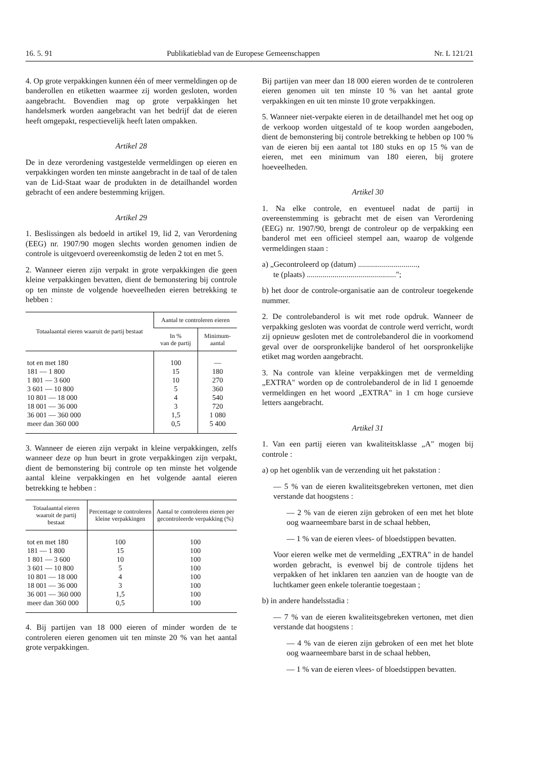16. 5. 91 Publikatieblad van de Europese Gemeenschappen Nr. L 121/21
4. Op grote verpakkingen kunnen één of meer vermeldingen op de banderollen en etiketten waarmee zij worden gesloten, worden aangebracht. Bovendien mag op grote verpakkingen het handelsmerk worden aangebracht van het bedrijf dat de eieren heeft omgepakt, respectievelijk heeft laten ompakken.
Artikel 28
De in deze verordening vastgestelde vermeldingen op eieren en verpakkingen worden ten minste aangebracht in de taal of de talen van de Lid-Staat waar de produkten in de detailhandel worden gebracht of een andere bestemming krijgen.
Artikel 29
1. Beslissingen als bedoeld in artikel 19, lid 2, van Verordening (EEG) nr. 1907/90 mogen slechts worden genomen indien de controle is uitgevoerd overeenkomstig de leden 2 tot en met 5.
2. Wanneer eieren zijn verpakt in grote verpakkingen die geen kleine verpakkingen bevatten, dient de bemonstering bij controle op ten minste de volgende hoeveelheden eieren betrekking te hebben :
| Totaalaantal eieren waaruit de partij bestaat | Aantal te controleren eieren | |
| --- | --- | --- |
| | In % van de partij | Minimum- aantal |
| tot en met 180 | 100 | — |
| 181 — 1 800 | 15 | 180 |
| 1 801 — 3 600 | 10 | 270 |
| 3 601 — 10 800 | 5 | 360 |
| 10 801 — 18 000 | 4 | 540 |
| 18 001 — 36 000 | 3 | 720 |
| 36 001 — 360 000 | 1,5 | 1 080 |
| meer dan 360 000 | 0,5 | 5 400 |
3. Wanneer de eieren zijn verpakt in kleine verpakkingen, zelfs wanneer deze op hun beurt in grote verpakkingen zijn verpakt, dient de bemonstering bij controle op ten minste het volgende aantal kleine verpakkingen en het volgende aantal eieren betrekking te hebben :
| Totaalaantal eieren waaruit de partij bestaat | Percentage te controleren kleine verpakkingen | Aantal te controleren eieren per gecontroleerde verpakking (%) |
| --- | --- | --- |
| tot en met 180 | 100 | 100 |
| 181 — 1 800 | 15 | 100 |
| 1 801 — 3 600 | 10 | 100 |
| 3 601 — 10 800 | 5 | 100 |
| 10 801 — 18 000 | 4 | 100 |
| 18 001 — 36 000 | 3 | 100 |
| 36 001 — 360 000 | 1,5 | 100 |
| meer dan 360 000 | 0,5 | 100 |
4. Bij partijen van 18 000 eieren of minder worden de te controleren eieren genomen uit ten minste 20 % van het aantal grote verpakkingen.
Bij partijen van meer dan 18 000 eieren worden de te controleren eieren genomen uit ten minste 10 % van het aantal grote verpakkingen en uit ten minste 10 grote verpakkingen.
5. Wanneer niet-verpakte eieren in de detailhandel met het oog op de verkoop worden uitgestald of te koop worden aangeboden, dient de bemonstering bij controle betrekking te hebben op 100 % van de eieren bij een aantal tot 180 stuks en op 15 % van de eieren, met een minimum van 180 eieren, bij grotere hoeveelheden.
Artikel 30
1. Na elke controle, en eventueel nadat de partij in overeenstemming is gebracht met de eisen van Verordening (EEG) nr. 1907/90, brengt de controleur op de verpakking een banderol met een officieel stempel aan, waarop de volgende vermeldingen staan :
a) „Gecontroleerd op (datum) ..............................,
te (plaats) .............................................";
b) het door de controle-organisatie aan de controleur toegekende nummer.
2. De controlebanderol is wit met rode opdruk. Wanneer de verpakking gesloten was voordat de controle werd verricht, wordt zij opnieuw gesloten met de controlebanderol die in voorkomend geval over de oorspronkelijke banderol of het oorspronkelijke etiket mag worden aangebracht.
3. Na controle van kleine verpakkingen met de vermelding „EXTRA" worden op de controlebanderol de in lid 1 genoemde vermeldingen en het woord „EXTRA" in 1 cm hoge cursieve letters aangebracht.
Artikel 31
1. Van een partij eieren van kwaliteitsklasse „A" mogen bij controle :
a) op het ogenblik van de verzending uit het pakstation :
— 5 % van de eieren kwaliteitsgebreken vertonen, met dien verstande dat hoogstens :
— 2 % van de eieren zijn gebroken of een met het blote oog waarneembare barst in de schaal hebben,
— 1 % van de eieren vlees- of bloedstippen bevatten.
Voor eieren welke met de vermelding „EXTRA" in de handel worden gebracht, is evenwel bij de controle tijdens het verpakken of het inklaren ten aanzien van de hoogte van de luchtkamer geen enkele tolerantie toegestaan ;
b) in andere handelsstadia :
— 7 % van de eieren kwaliteitsgebreken vertonen, met dien verstande dat hoogstens :
— 4 % van de eieren zijn gebroken of een met het blote oog waarneembare barst in de schaal hebben,
— 1 % van de eieren vlees- of bloedstippen bevatten.